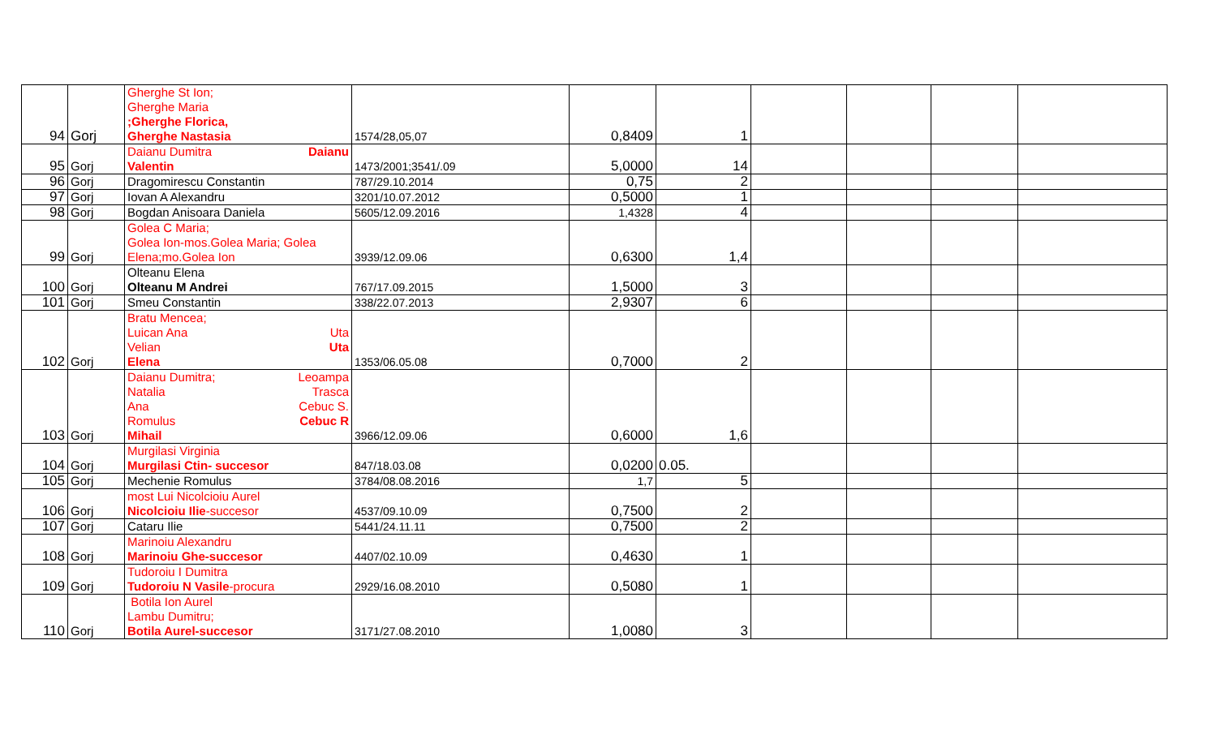| 94 | Gorj | Gherghe St Ion; Gherghe Maria ;Gherghe Florica, Gherghe Nastasia | 1574/28,05,07 | 0,8409 | 1 | | | | |
| 95 | Gorj | Daianu Dumitra Daianu Valentin | 1473/2001;3541/.09 | 5,0000 | 14 | | | | |
| 96 | Gorj | Dragomirescu Constantin | 787/29.10.2014 | 0,75 | 2 | | | | |
| 97 | Gorj | Iovan A Alexandru | 3201/10.07.2012 | 0,5000 | 1 | | | | |
| 98 | Gorj | Bogdan Anisoara Daniela | 5605/12.09.2016 | 1,4328 | 4 | | | | |
| 99 | Gorj | Golea C Maria; Golea Ion-mos.Golea Maria; Golea Elena;mo.Golea Ion | 3939/12.09.06 | 0,6300 | 1,4 | | | | |
| 100 | Gorj | Olteanu Elena Olteanu M Andrei | 767/17.09.2015 | 1,5000 | 3 | | | | |
| 101 | Gorj | Smeu Constantin | 338/22.07.2013 | 2,9307 | 6 | | | | |
| 102 | Gorj | Bratu Mencea; Luican Ana Uta Velian Uta Elena | 1353/06.05.08 | 0,7000 | 2 | | | | |
| 103 | Gorj | Daianu Dumitra; Leoampa Natalia Trasca Ana Cebuc S. Romulus Cebuc R Mihail | 3966/12.09.06 | 0,6000 | 1,6 | | | | |
| 104 | Gorj | Murgilasi Virginia Murgilasi Ctin- succesor | 847/18.03.08 | 0,0200 | 0.05. | | | | |
| 105 | Gorj | Mechenie Romulus | 3784/08.08.2016 | 1,7 | 5 | | | | |
| 106 | Gorj | most Lui Nicolcioiu Aurel Nicolcioiu Ilie -succesor | 4537/09.10.09 | 0,7500 | 2 | | | | |
| 107 | Gorj | Cataru Ilie | 5441/24.11.11 | 0,7500 | 2 | | | | |
| 108 | Gorj | Marinoiu Alexandru Marinoiu Ghe-succesor | 4407/02.10.09 | 0,4630 | 1 | | | | |
| 109 | Gorj | Tudoroiu I Dumitra Tudoroiu N Vasile -procura | 2929/16.08.2010 | 0,5080 | 1 | | | | |
| 110 | Gorj | Botila Ion Aurel Lambu Dumitru; Botila Aurel-succesor | 3171/27.08.2010 | 1,0080 | 3 | | | | |